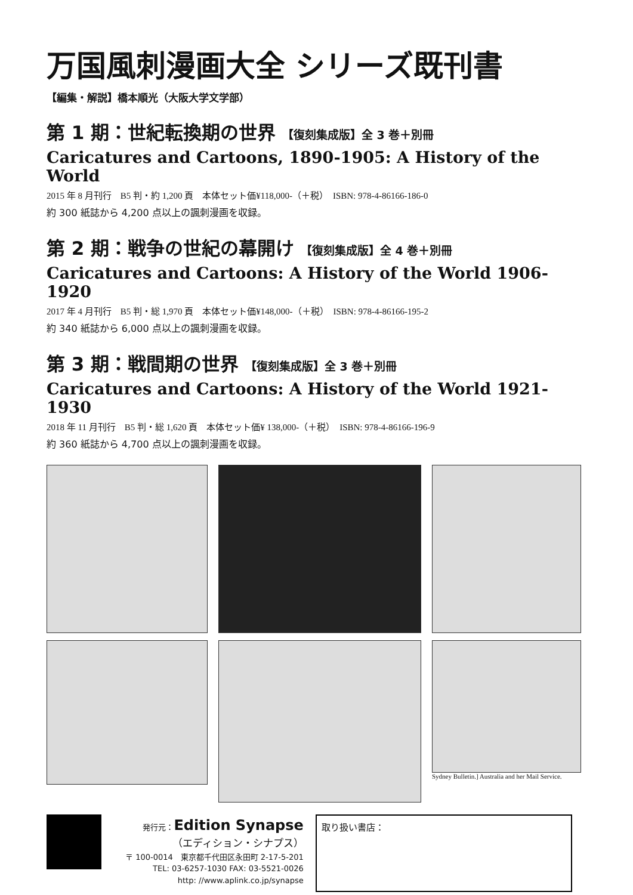万国風刺漫画大全 シリーズ既刊書
【編集・解説】橋本順光（大阪大学文学部）
第 1 期：世紀転換期の世界 【復刻集成版】全 3 巻＋別冊
Caricatures and Cartoons, 1890-1905: A History of the World
2015 年 8 月刊行　B5 判・約 1,200 頁　本体セット価¥118,000-（＋税）　ISBN: 978-4-86166-186-0
約 300 紙誌から 4,200 点以上の諷刺漫画を収録。
第 2 期：戦争の世紀の幕開け 【復刻集成版】全 4 巻＋別冊
Caricatures and Cartoons: A History of the World 1906-1920
2017 年 4 月刊行　B5 判・総 1,970 頁　本体セット価¥148,000-（＋税）　ISBN: 978-4-86166-195-2
約 340 紙誌から 6,000 点以上の諷刺漫画を収録。
第 3 期：戦間期の世界 【復刻集成版】全 3 巻＋別冊
Caricatures and Cartoons: A History of the World 1921-1930
2018 年 11 月刊行　B5 判・総 1,620 頁　本体セット価¥ 138,000-（＋税）　ISBN: 978-4-86166-196-9
約 360 紙誌から 4,700 点以上の諷刺漫画を収録。
Sydney Bulletin.] Australia and her Mail Service.
発行元：Edition Synapse
（エディション・シナプス）
〒 100-0014　東京都千代田区永田町 2-17-5-201
TEL: 03-6257-1030 FAX: 03-5521-0026
http: //www.aplink.co.jp/synapse
取り扱い書店：